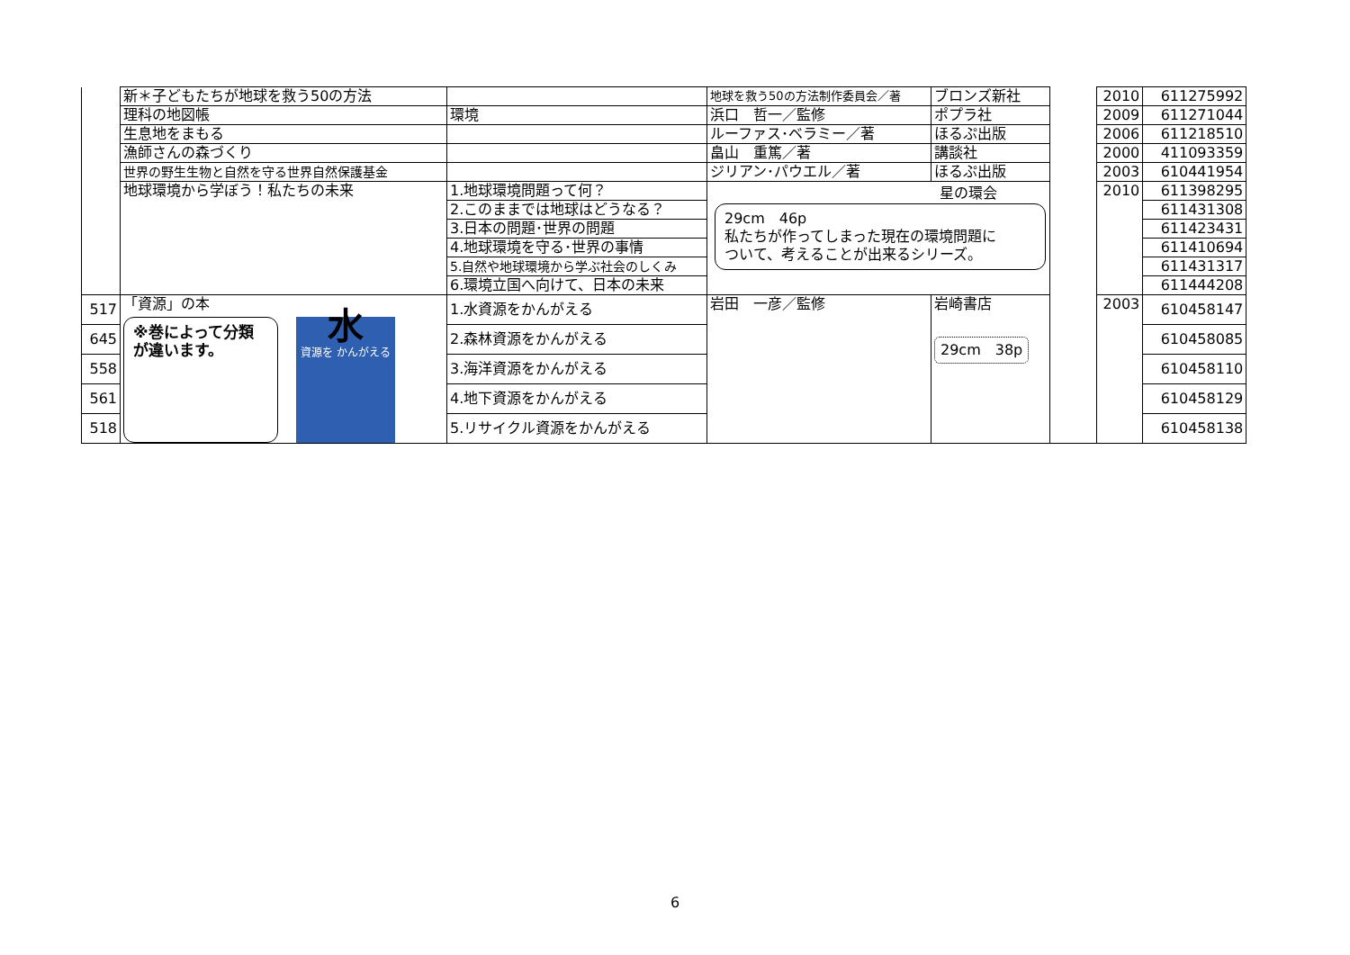| | 新＊子どもたちが地球を救う50の方法 | | 地球を救う50の方法制作委員会／著 | ブロンズ新社 | | 2010 | 611275992 |
| | 理科の地図帳 | 環境 | 浜口 哲一／監修 | ポプラ社 | | 2009 | 611271044 |
| | 生息地をまもる | | ルーファス･ベラミー／著 | ほるぷ出版 | | 2006 | 611218510 |
| | 漁師さんの森づくり | | 畠山 重篤／著 | 講談社 | | 2000 | 411093359 |
| | 世界の野生生物と自然を守る世界自然保護基金 | | ジリアン･パウエル／著 | ほるぷ出版 | | 2003 | 610441954 |
| | 地球環境から学ぼう！私たちの未来 | 1.地球環境問題って何？ | 29cm 46p 私たちが作ってしまった現在の環境問題に ついて、考えることが出来るシリーズ。 星の環会 | | | 2010 | 611398295 |
| | | 2.このままでは地球はどうなる？ | | | | | 611431308 |
| | | 3.日本の問題･世界の問題 | | | | | 611423431 |
| | | 4.地球環境を守る･世界の事情 | | | | | 611410694 |
| | | 5.自然や地球環境から学ぶ社会のしくみ | | | | | 611431317 |
| | | 6.環境立国へ向けて、日本の未来 | | | | | 611444208 |
| 517 | 「資源」の本 ※巻によって分類が違います。 水 資源を かんがえる | 1.水資源をかんがえる | 岩田 一彦／監修 | 岩崎書店 29cm 38p | | 2003 | 610458147 |
| 645 | | 2.森林資源をかんがえる | | | | | 610458085 |
| 558 | | 3.海洋資源をかんがえる | | | | | 610458110 |
| 561 | | 4.地下資源をかんがえる | | | | | 610458129 |
| 518 | | 5.リサイクル資源をかんがえる | | | | | 610458138 |
6